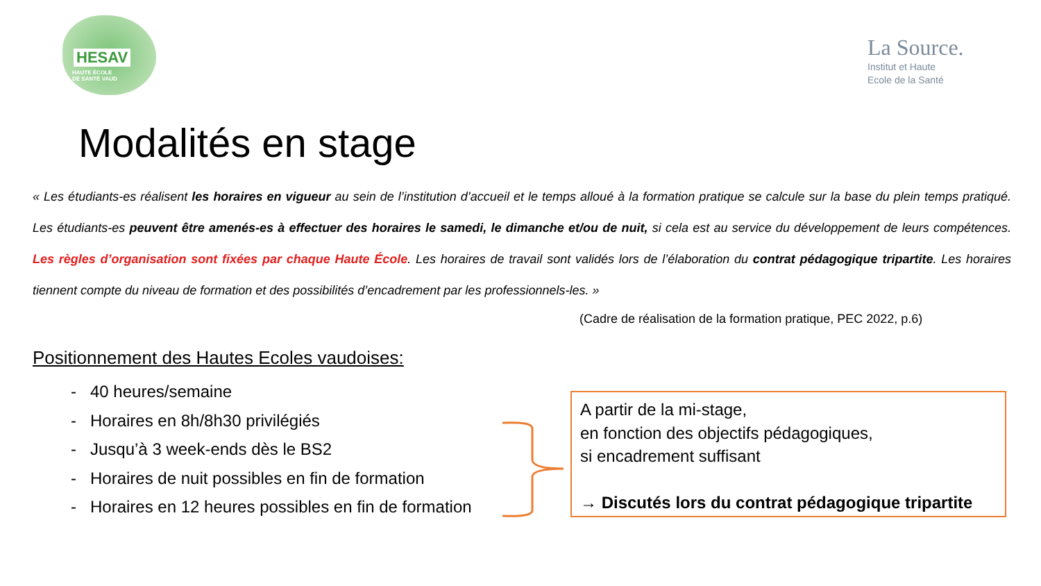HESAV
HAUTE ÉCOLE
DE SANTÉ VAUD
La Source.
Institut et Haute
Ecole de la Santé
Modalités en stage
« Les étudiants-es réalisent les horaires en vigueur au sein de l’institution d’accueil et le temps alloué à la formation pratique se calcule sur la base du plein temps pratiqué. Les étudiants-es peuvent être amenés-es à effectuer des horaires le samedi, le dimanche et/ou de nuit, si cela est au service du développement de leurs compétences. Les règles d’organisation sont fixées par chaque Haute École. Les horaires de travail sont validés lors de l’élaboration du contrat pédagogique tripartite. Les horaires tiennent compte du niveau de formation et des possibilités d’encadrement par les professionnels-les. »
(Cadre de réalisation de la formation pratique, PEC 2022, p.6)
Positionnement des Hautes Ecoles vaudoises:
- 40 heures/semaine
- Horaires en 8h/8h30 privilégiés
- Jusqu’à 3 week-ends dès le BS2
- Horaires de nuit possibles en fin de formation
- Horaires en 12 heures possibles en fin de formation
A partir de la mi-stage,
en fonction des objectifs pédagogiques,
si encadrement suffisant
→ Discutés lors du contrat pédagogique tripartite